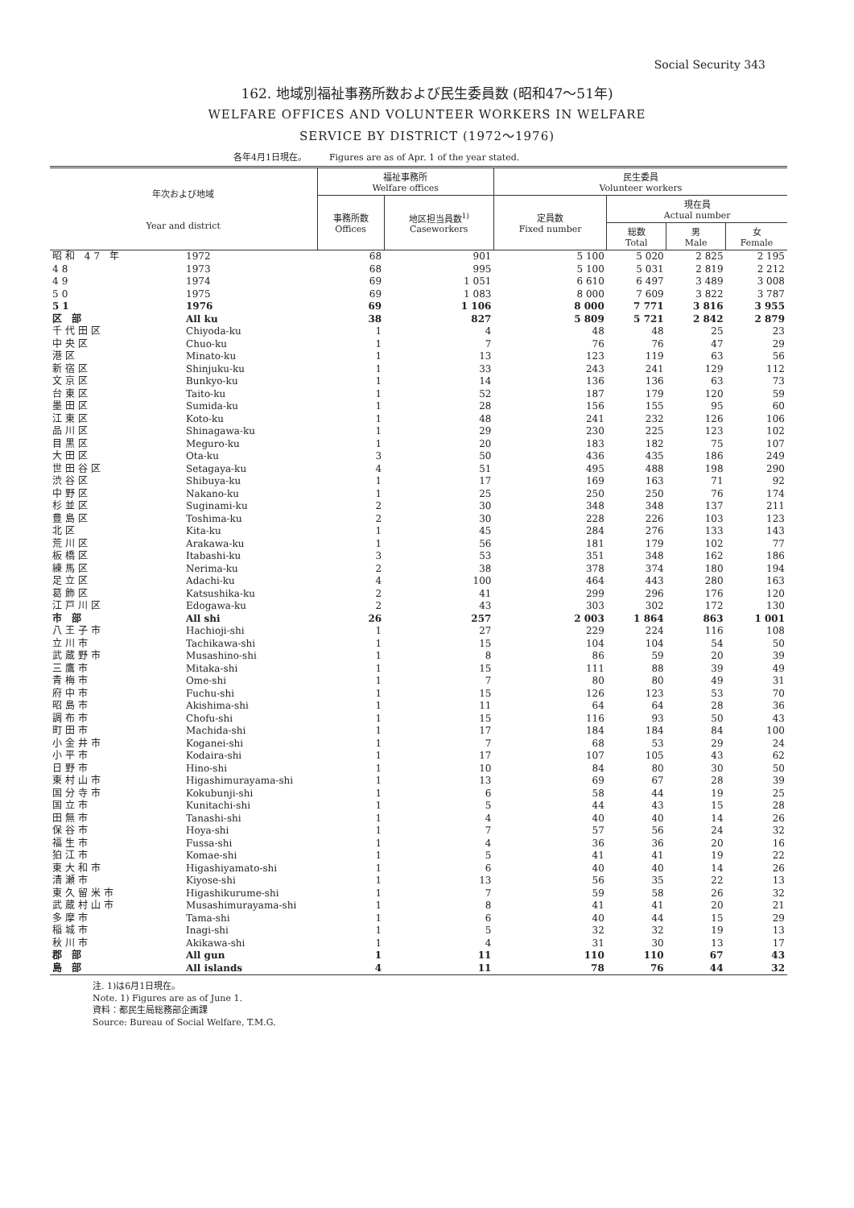Social Security 343
162. 地域別福祉事務所数および民生委員数 (昭和47～51年)
WELFARE OFFICES AND VOLUNTEER WORKERS IN WELFARE
SERVICE BY DISTRICT (1972～1976)
各年4月1日現在。 Figures are as of Apr. 1 of the year stated.
| 年次および地域 Year and district | | 福祉事務所 Welfare offices | | 民生委員 Volunteer workers | | | |
| --- | --- | --- | --- | --- | --- | --- | --- |
| | | 事務所数 Offices | 地区担当員数<sup>1)</sup> Caseworkers | 定員数 Fixed number | 現在員 Actual number | | |
| | | | | | 総数 Total | 男 Male | 女 Female |
| 昭和 47 年 | 1972 | 68 | 901 | 5 100 | 5 020 | 2 825 | 2 195 |
| 48 | 1973 | 68 | 995 | 5 100 | 5 031 | 2 819 | 2 212 |
| 49 | 1974 | 69 | 1 051 | 6 610 | 6 497 | 3 489 | 3 008 |
| 50 | 1975 | 69 | 1 083 | 8 000 | 7 609 | 3 822 | 3 787 |
| 51 | 1976 | 69 | 1 106 | 8 000 | 7 771 | 3 816 | 3 955 |
| 区 部 | All ku | 38 | 827 | 5 809 | 5 721 | 2 842 | 2 879 |
| 千代田区 | Chiyoda-ku | 1 | 4 | 48 | 48 | 25 | 23 |
| 中央区 | Chuo-ku | 1 | 7 | 76 | 76 | 47 | 29 |
| 港区 | Minato-ku | 1 | 13 | 123 | 119 | 63 | 56 |
| 新宿区 | Shinjuku-ku | 1 | 33 | 243 | 241 | 129 | 112 |
| 文京区 | Bunkyo-ku | 1 | 14 | 136 | 136 | 63 | 73 |
| 台東区 | Taito-ku | 1 | 52 | 187 | 179 | 120 | 59 |
| 墨田区 | Sumida-ku | 1 | 28 | 156 | 155 | 95 | 60 |
| 江東区 | Koto-ku | 1 | 48 | 241 | 232 | 126 | 106 |
| 品川区 | Shinagawa-ku | 1 | 29 | 230 | 225 | 123 | 102 |
| 目黒区 | Meguro-ku | 1 | 20 | 183 | 182 | 75 | 107 |
| 大田区 | Ota-ku | 3 | 50 | 436 | 435 | 186 | 249 |
| 世田谷区 | Setagaya-ku | 4 | 51 | 495 | 488 | 198 | 290 |
| 渋谷区 | Shibuya-ku | 1 | 17 | 169 | 163 | 71 | 92 |
| 中野区 | Nakano-ku | 1 | 25 | 250 | 250 | 76 | 174 |
| 杉並区 | Suginami-ku | 2 | 30 | 348 | 348 | 137 | 211 |
| 豊島区 | Toshima-ku | 2 | 30 | 228 | 226 | 103 | 123 |
| 北区 | Kita-ku | 1 | 45 | 284 | 276 | 133 | 143 |
| 荒川区 | Arakawa-ku | 1 | 56 | 181 | 179 | 102 | 77 |
| 板橋区 | Itabashi-ku | 3 | 53 | 351 | 348 | 162 | 186 |
| 練馬区 | Nerima-ku | 2 | 38 | 378 | 374 | 180 | 194 |
| 足立区 | Adachi-ku | 4 | 100 | 464 | 443 | 280 | 163 |
| 葛飾区 | Katsushika-ku | 2 | 41 | 299 | 296 | 176 | 120 |
| 江戸川区 | Edogawa-ku | 2 | 43 | 303 | 302 | 172 | 130 |
| 市 部 | All shi | 26 | 257 | 2 003 | 1 864 | 863 | 1 001 |
| 八王子市 | Hachioji-shi | 1 | 27 | 229 | 224 | 116 | 108 |
| 立川市 | Tachikawa-shi | 1 | 15 | 104 | 104 | 54 | 50 |
| 武蔵野市 | Musashino-shi | 1 | 8 | 86 | 59 | 20 | 39 |
| 三鷹市 | Mitaka-shi | 1 | 15 | 111 | 88 | 39 | 49 |
| 青梅市 | Ome-shi | 1 | 7 | 80 | 80 | 49 | 31 |
| 府中市 | Fuchu-shi | 1 | 15 | 126 | 123 | 53 | 70 |
| 昭島市 | Akishima-shi | 1 | 11 | 64 | 64 | 28 | 36 |
| 調布市 | Chofu-shi | 1 | 15 | 116 | 93 | 50 | 43 |
| 町田市 | Machida-shi | 1 | 17 | 184 | 184 | 84 | 100 |
| 小金井市 | Koganei-shi | 1 | 7 | 68 | 53 | 29 | 24 |
| 小平市 | Kodaira-shi | 1 | 17 | 107 | 105 | 43 | 62 |
| 日野市 | Hino-shi | 1 | 10 | 84 | 80 | 30 | 50 |
| 東村山市 | Higashimurayama-shi | 1 | 13 | 69 | 67 | 28 | 39 |
| 国分寺市 | Kokubunji-shi | 1 | 6 | 58 | 44 | 19 | 25 |
| 国立市 | Kunitachi-shi | 1 | 5 | 44 | 43 | 15 | 28 |
| 田無市 | Tanashi-shi | 1 | 4 | 40 | 40 | 14 | 26 |
| 保谷市 | Hoya-shi | 1 | 7 | 57 | 56 | 24 | 32 |
| 福生市 | Fussa-shi | 1 | 4 | 36 | 36 | 20 | 16 |
| 狛江市 | Komae-shi | 1 | 5 | 41 | 41 | 19 | 22 |
| 東大和市 | Higashiyamato-shi | 1 | 6 | 40 | 40 | 14 | 26 |
| 清瀬市 | Kiyose-shi | 1 | 13 | 56 | 35 | 22 | 13 |
| 東久留米市 | Higashikurume-shi | 1 | 7 | 59 | 58 | 26 | 32 |
| 武蔵村山市 | Musashimurayama-shi | 1 | 8 | 41 | 41 | 20 | 21 |
| 多摩市 | Tama-shi | 1 | 6 | 40 | 44 | 15 | 29 |
| 稲城市 | Inagi-shi | 1 | 5 | 32 | 32 | 19 | 13 |
| 秋川市 | Akikawa-shi | 1 | 4 | 31 | 30 | 13 | 17 |
| 郡 部 | All gun | 1 | 11 | 110 | 110 | 67 | 43 |
| 島 部 | All islands | 4 | 11 | 78 | 76 | 44 | 32 |
注. 1)は6月1日現在。
Note. 1) Figures are as of June 1.
資料：都民生局総務部企画課
Source: Bureau of Social Welfare, T.M.G.